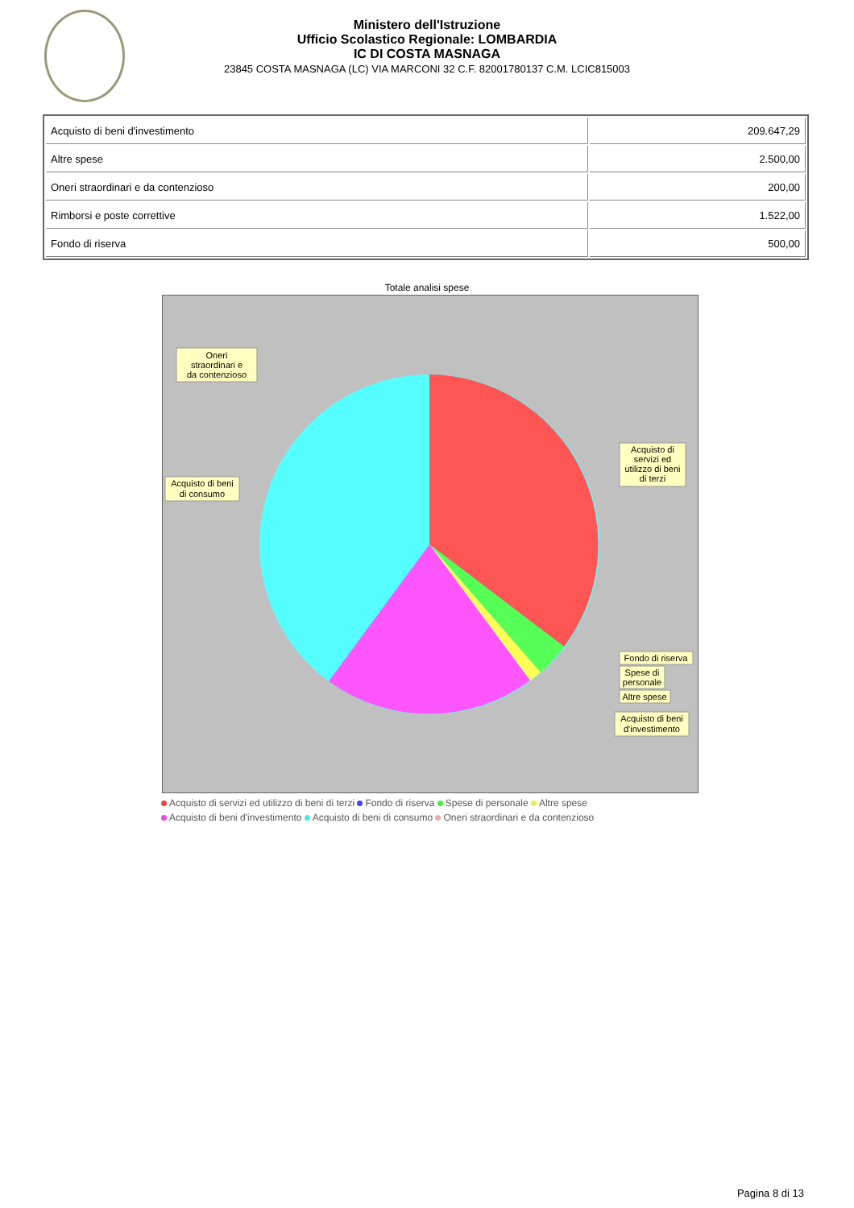Ministero dell'Istruzione
Ufficio Scolastico Regionale: LOMBARDIA
IC DI COSTA MASNAGA
23845 COSTA MASNAGA (LC) VIA MARCONI 32 C.F. 82001780137 C.M. LCIC815003
| Acquisto di beni d'investimento | 209.647,29 |
| Altre spese | 2.500,00 |
| Oneri straordinari e da contenzioso | 200,00 |
| Rimborsi e poste correttive | 1.522,00 |
| Fondo di riserva | 500,00 |
Totale analisi spese
Oneri
straordinari e
da contenzioso
Acquisto di beni
di consumo
Acquisto di
servizi ed
utilizzo di beni
di terzi
Fondo di riserva
Spese di
personale
Altre spese
Acquisto di beni
d'investimento
Acquisto di servizi ed utilizzo di beni di terzi Fondo di riserva Spese di personale Altre spese
Acquisto di beni d'investimento Acquisto di beni di consumo Oneri straordinari e da contenzioso
Pagina 8 di 13